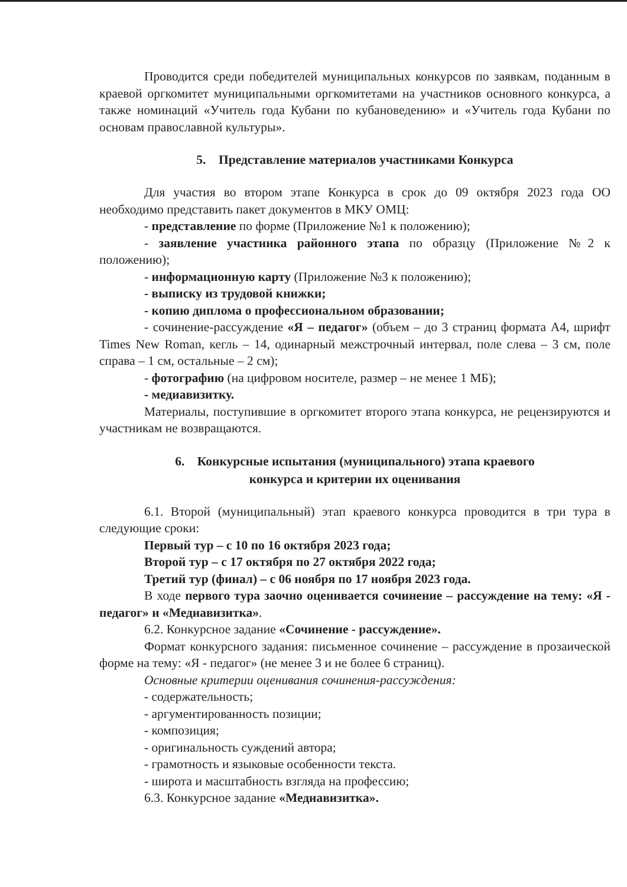Проводится среди победителей муниципальных конкурсов по заявкам, поданным в краевой оргкомитет муниципальными оргкомитетами на участников основного конкурса, а также номинаций «Учитель года Кубани по кубановедению» и «Учитель года Кубани по основам православной культуры».
5. Представление материалов участниками Конкурса
Для участия во втором этапе Конкурса в срок до 09 октября 2023 года ОО необходимо представить пакет документов в МКУ ОМЦ:
- представление по форме (Приложение №1 к положению);
- заявление участника районного этапа по образцу (Приложение №2 к положению);
- информационную карту (Приложение №3 к положению);
- выписку из трудовой книжки;
- копию диплома о профессиональном образовании;
- сочинение-рассуждение «Я – педагог» (объем – до 3 страниц формата А4, шрифт Times New Roman, кегль – 14, одинарный межстрочный интервал, поле слева – 3 см, поле справа – 1 см, остальные – 2 см);
- фотографию (на цифровом носителе, размер – не менее 1 МБ);
- медиавизитку.
Материалы, поступившие в оргкомитет второго этапа конкурса, не рецензируются и участникам не возвращаются.
6. Конкурсные испытания (муниципального) этапа краевого
конкурса и критерии их оценивания
6.1. Второй (муниципальный) этап краевого конкурса проводится в три тура в следующие сроки:
Первый тур – с 10 по 16 октября 2023 года;
Второй тур – с 17 октября по 27 октября 2022 года;
Третий тур (финал) – с 06 ноября по 17 ноября 2023 года.
В ходе первого тура заочно оценивается сочинение – рассуждение на тему: «Я - педагог» и «Медиавизитка».
6.2. Конкурсное задание «Сочинение - рассуждение».
Формат конкурсного задания: письменное сочинение – рассуждение в прозаической форме на тему: «Я - педагог» (не менее 3 и не более 6 страниц).
Основные критерии оценивания сочинения-рассуждения:
- содержательность;
- аргументированность позиции;
- композиция;
- оригинальность суждений автора;
- грамотность и языковые особенности текста.
- широта и масштабность взгляда на профессию;
6.3. Конкурсное задание «Медиавизитка».